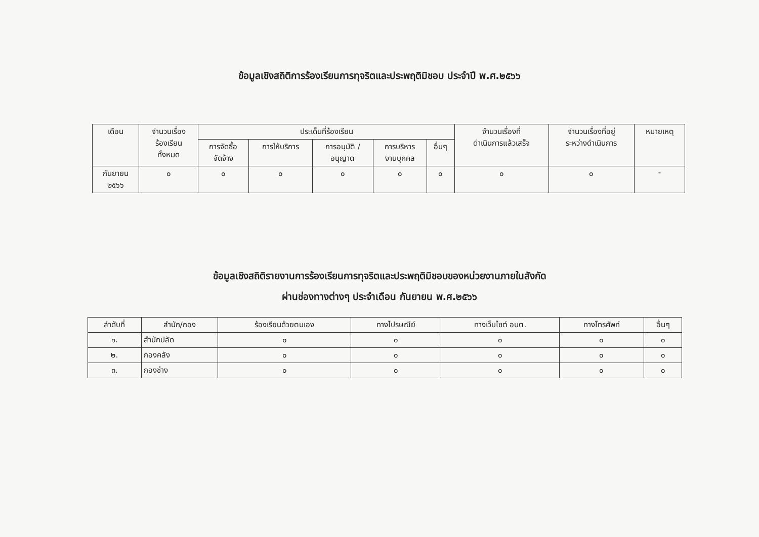ข้อมูลเชิงสถิติการร้องเรียนการทุจริตและประพฤติมิชอบ ประจำปี พ.ศ.๒๕๖๖
| เดือน | จำนวนเรื่อง ร้องเรียน ทั้งหมด | ประเด็นที่ร้องเรียน | | | | | จำนวนเรื่องที่ ดำเนินการแล้วเสร็จ | จำนวนเรื่องที่อยู่ ระหว่างดำเนินการ | หมายเหตุ |
| --- | --- | --- | --- | --- | --- | --- | --- | --- | --- |
| | | การจัดซื้อ จัดจ้าง | การให้บริการ | การอนุมัติ / อนุญาต | การบริหาร งานบุคคล | อื่นๆ | | | |
| กันยายน ๒๕๖๖ | ๐ | ๐ | ๐ | ๐ | ๐ | ๐ | ๐ | ๐ | - |
ข้อมูลเชิงสถิติรายงานการร้องเรียนการทุจริตและประพฤติมิชอบของหน่วยงานภายในสังกัด
ผ่านช่องทางต่างๆ ประจำเดือน กันยายน พ.ศ.๒๕๖๖
| ลำดับที่ | สำนัก/กอง | ร้องเรียนด้วยตนเอง | ทางไปรษณีย์ | ทางเว็บไซต์ อบต. | ทางโทรศัพท์ | อื่นๆ |
| --- | --- | --- | --- | --- | --- | --- |
| ๑. | สำนักปลัด | ๐ | ๐ | ๐ | ๐ | ๐ |
| ๒. | กองคลัง | ๐ | ๐ | ๐ | ๐ | ๐ |
| ๓. | กองช่าง | ๐ | ๐ | ๐ | ๐ | ๐ |